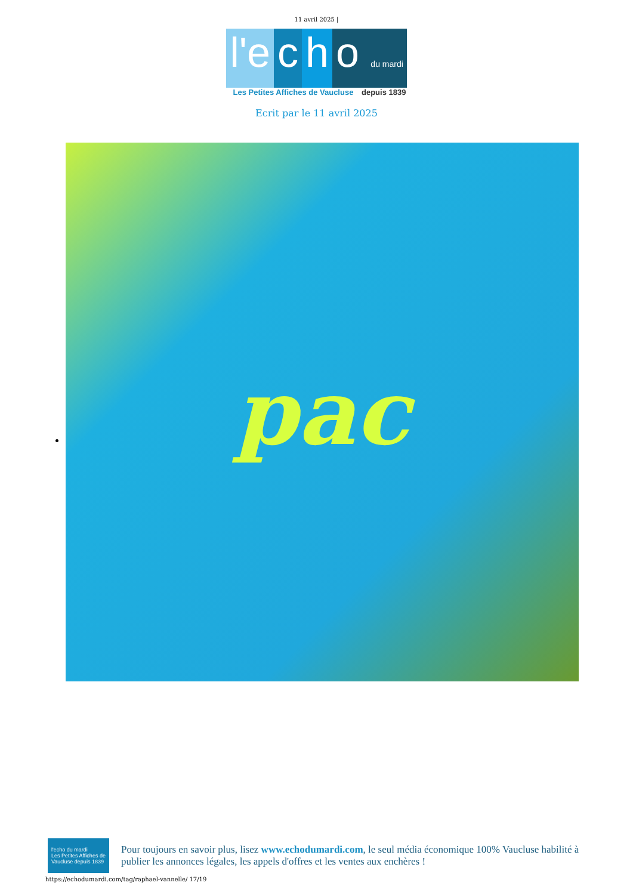11 avril 2025 |
l'e c h o du mardi
Les Petites Affiches de Vaucluse depuis 1839
Ecrit par le 11 avril 2025
pac
l'echo du mardi
Les Petites Affiches de Vaucluse depuis 1839
Pour toujours en savoir plus, lisez www.echodumardi.com, le seul média économique 100% Vaucluse habilité à publier les annonces légales, les appels d'offres et les ventes aux enchères !
https://echodumardi.com/tag/raphael-vannelle/ 17/19